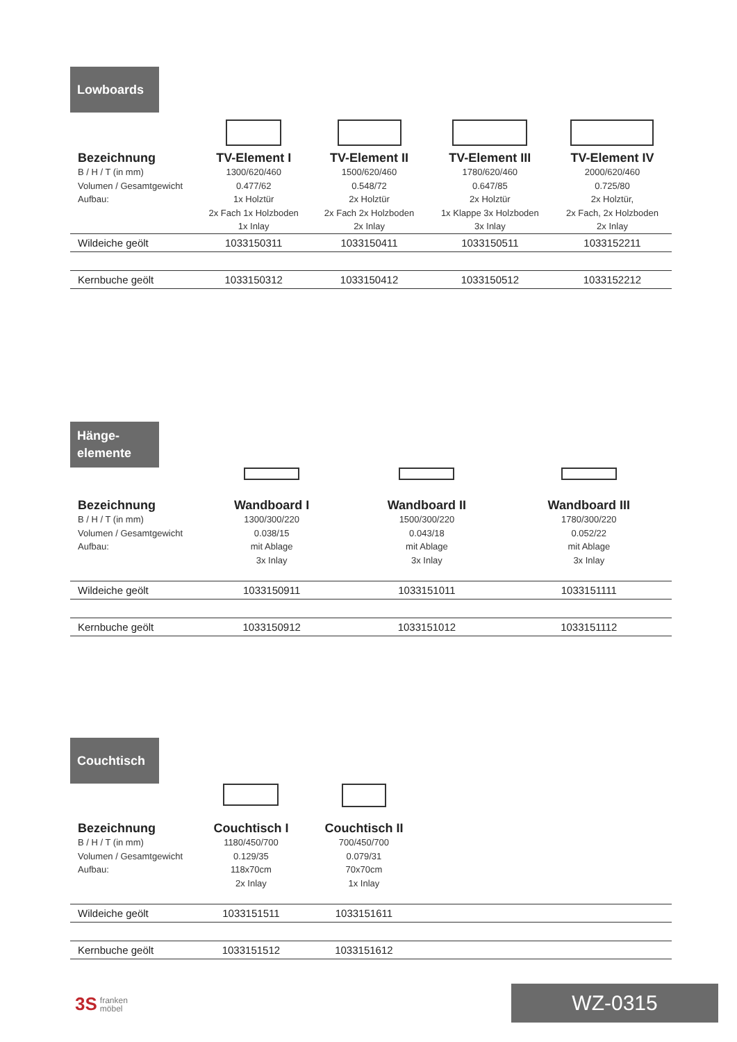Lowboards
| Bezeichnung | TV-Element I | TV-Element II | TV-Element III | TV-Element IV |
| --- | --- | --- | --- | --- |
| B / H / T (in mm) Volumen / Gesamtgewicht Aufbau: | 1300/620/460 0.477/62 1x Holztür 2x Fach 1x Holzboden 1x Inlay | 1500/620/460 0.548/72 2x Holztür 2x Fach 2x Holzboden 2x Inlay | 1780/620/460 0.647/85 2x Holztür 1x Klappe 3x Holzboden 3x Inlay | 2000/620/460 0.725/80 2x Holztür, 2x Fach, 2x Holzboden 2x Inlay |
| Wildeiche geölt | 1033150311 | 1033150411 | 1033150511 | 1033152211 |
| Kernbuche geölt | 1033150312 | 1033150412 | 1033150512 | 1033152212 |
Hänge-
elemente
| Bezeichnung | Wandboard I | Wandboard II | Wandboard III | |
| --- | --- | --- | --- | --- |
| B / H / T (in mm) Volumen / Gesamtgewicht Aufbau: | 1300/300/220 0.038/15 mit Ablage 3x Inlay | 1500/300/220 0.043/18 mit Ablage 3x Inlay | 1780/300/220 0.052/22 mit Ablage 3x Inlay | |
| Wildeiche geölt | 1033150911 | 1033151011 | 1033151111 | |
| Kernbuche geölt | 1033150912 | 1033151012 | 1033151112 | |
Couchtisch
| Bezeichnung | Couchtisch I | Couchtisch II | | |
| --- | --- | --- | --- | --- |
| B / H / T (in mm) Volumen / Gesamtgewicht Aufbau: | 1180/450/700 0.129/35 118x70cm 2x Inlay | 700/450/700 0.079/31 70x70cm 1x Inlay | | |
| Wildeiche geölt | 1033151511 | 1033151611 | | |
| Kernbuche geölt | 1033151512 | 1033151612 | | |
3S franken
möbel
WZ-0315